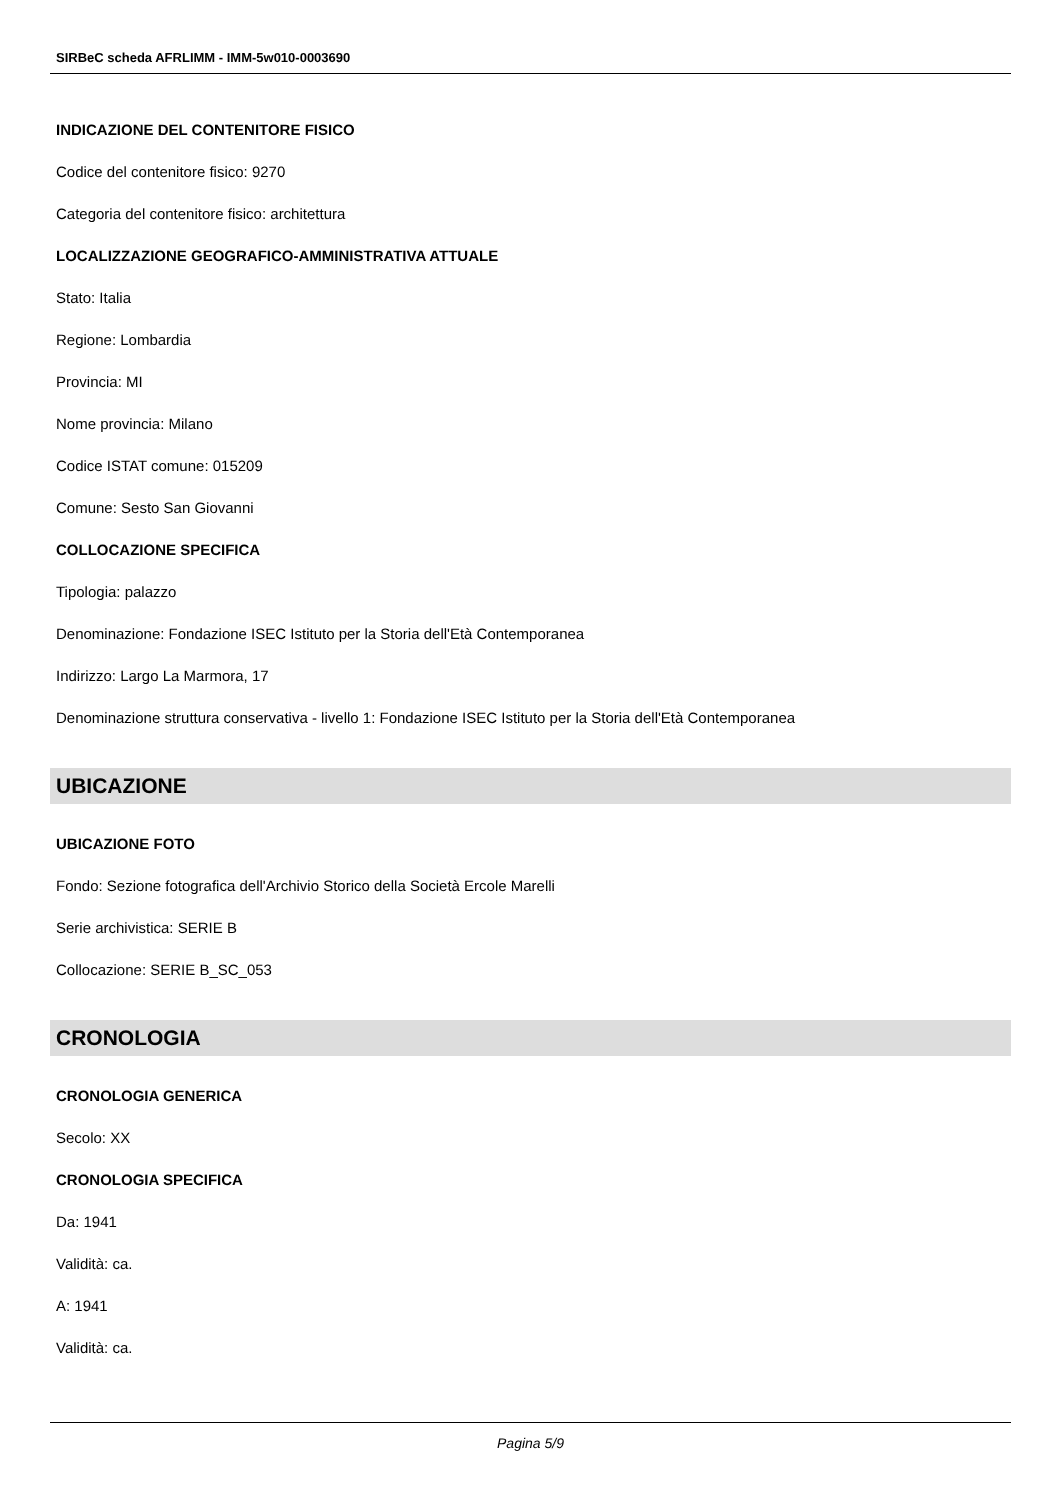SIRBeC scheda AFRLIMM - IMM-5w010-0003690
INDICAZIONE DEL CONTENITORE FISICO
Codice del contenitore fisico: 9270
Categoria del contenitore fisico: architettura
LOCALIZZAZIONE GEOGRAFICO-AMMINISTRATIVA ATTUALE
Stato: Italia
Regione: Lombardia
Provincia: MI
Nome provincia: Milano
Codice ISTAT comune: 015209
Comune: Sesto San Giovanni
COLLOCAZIONE SPECIFICA
Tipologia: palazzo
Denominazione: Fondazione ISEC Istituto per la Storia dell'Età Contemporanea
Indirizzo: Largo La Marmora, 17
Denominazione struttura conservativa - livello 1: Fondazione ISEC Istituto per la Storia dell'Età Contemporanea
UBICAZIONE
UBICAZIONE FOTO
Fondo: Sezione fotografica dell'Archivio Storico della Società Ercole Marelli
Serie archivistica: SERIE B
Collocazione: SERIE B_SC_053
CRONOLOGIA
CRONOLOGIA GENERICA
Secolo: XX
CRONOLOGIA SPECIFICA
Da: 1941
Validità: ca.
A: 1941
Validità: ca.
Pagina 5/9